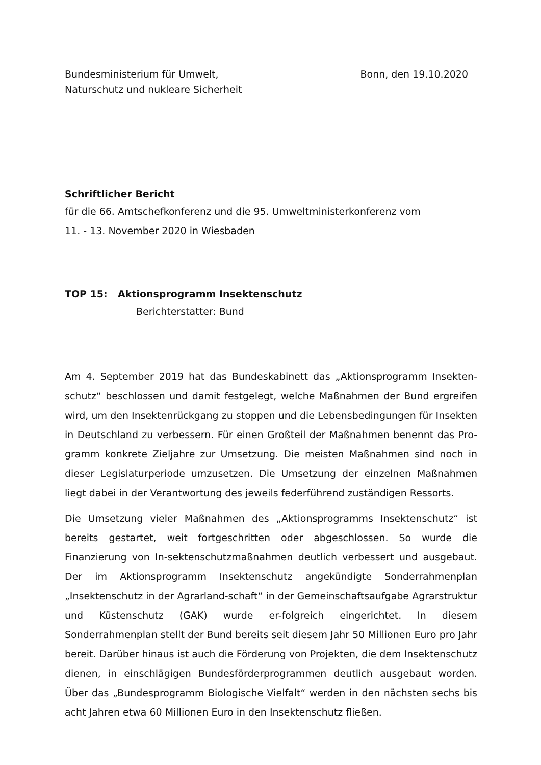Bundesministerium für Umwelt,
Naturschutz und nukleare Sicherheit
Bonn, den 19.10.2020
Schriftlicher Bericht
für die 66. Amtschefkonferenz und die 95. Umweltministerkonferenz vom
11. - 13. November 2020 in Wiesbaden
TOP 15: Aktionsprogramm Insektenschutz
Berichterstatter: Bund
Am 4. September 2019 hat das Bundeskabinett das „Aktionsprogramm Insekten-schutz“ beschlossen und damit festgelegt, welche Maßnahmen der Bund ergreifen wird, um den Insektenrückgang zu stoppen und die Lebensbedingungen für Insekten in Deutschland zu verbessern. Für einen Großteil der Maßnahmen benennt das Pro-gramm konkrete Zieljahre zur Umsetzung. Die meisten Maßnahmen sind noch in dieser Legislaturperiode umzusetzen. Die Umsetzung der einzelnen Maßnahmen liegt dabei in der Verantwortung des jeweils federführend zuständigen Ressorts.
Die Umsetzung vieler Maßnahmen des „Aktionsprogramms Insektenschutz“ ist bereits gestartet, weit fortgeschritten oder abgeschlossen. So wurde die Finanzierung von In-sektenschutzmaßnahmen deutlich verbessert und ausgebaut. Der im Aktionsprogramm Insektenschutz angekündigte Sonderrahmenplan „Insektenschutz in der Agrarland-schaft“ in der Gemeinschaftsaufgabe Agrarstruktur und Küstenschutz (GAK) wurde er-folgreich eingerichtet. In diesem Sonderrahmenplan stellt der Bund bereits seit diesem Jahr 50 Millionen Euro pro Jahr bereit. Darüber hinaus ist auch die Förderung von Projekten, die dem Insektenschutz dienen, in einschlägigen Bundesförderprogrammen deutlich ausgebaut worden. Über das „Bundesprogramm Biologische Vielfalt“ werden in den nächsten sechs bis acht Jahren etwa 60 Millionen Euro in den Insektenschutz fließen.